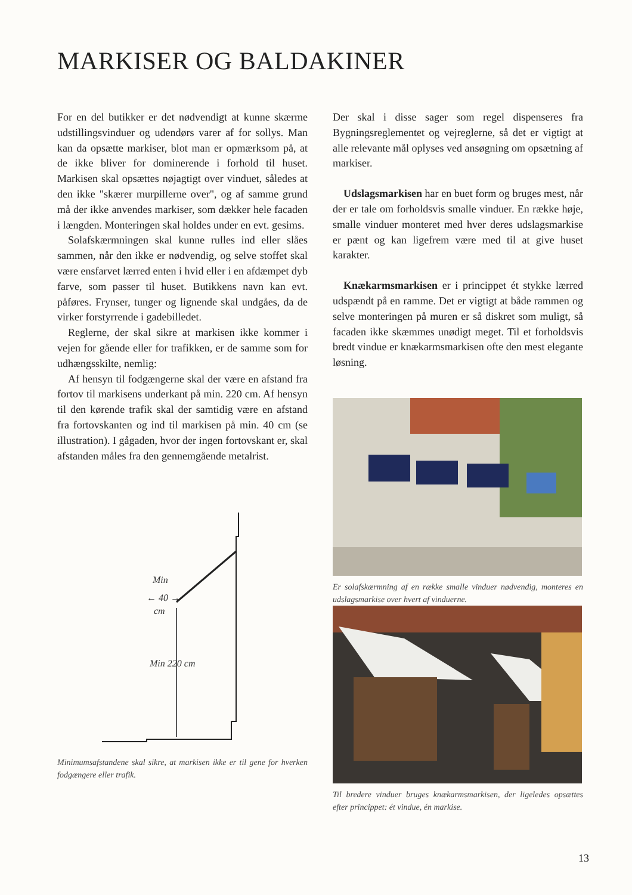MARKISER OG BALDAKINER
For en del butikker er det nødvendigt at kunne skærme udstillingsvinduer og udendørs varer af for sollys. Man kan da opsætte markiser, blot man er opmærksom på, at de ikke bliver for dominerende i forhold til huset. Markisen skal opsættes nøjagtigt over vinduet, således at den ikke "skærer murpillerne over", og af samme grund må der ikke anvendes markiser, som dækker hele facaden i længden. Monteringen skal holdes under en evt. gesims.
Solafskærmningen skal kunne rulles ind eller slåes sammen, når den ikke er nødvendig, og selve stoffet skal være ensfarvet lærred enten i hvid eller i en afdæmpet dyb farve, som passer til huset. Butikkens navn kan evt. påføres. Frynser, tunger og lignende skal undgåes, da de virker forstyrrende i gadebilledet.
Reglerne, der skal sikre at markisen ikke kommer i vejen for gående eller for trafikken, er de samme som for udhængsskilte, nemlig:
Af hensyn til fodgængerne skal der være en afstand fra fortov til markisens underkant på min. 220 cm. Af hensyn til den kørende trafik skal der samtidig være en afstand fra fortovskanten og ind til markisen på min. 40 cm (se illustration). I gågaden, hvor der ingen fortovskant er, skal afstanden måles fra den gennemgående metalrist.
Min
← 40 →
cm
Min 220 cm
Minimumsafstandene skal sikre, at markisen ikke er til gene for hverken fodgængere eller trafik.
Der skal i disse sager som regel dispenseres fra Bygningsreglementet og vejreglerne, så det er vigtigt at alle relevante mål oplyses ved ansøgning om opsætning af markiser.
Udslagsmarkisen har en buet form og bruges mest, når der er tale om forholdsvis smalle vinduer. En række høje, smalle vinduer monteret med hver deres udslagsmarkise er pænt og kan ligefrem være med til at give huset karakter.
Knækarmsmarkisen er i princippet ét stykke lærred udspændt på en ramme. Det er vigtigt at både rammen og selve monteringen på muren er så diskret som muligt, så facaden ikke skæmmes unødigt meget. Til et forholdsvis bredt vindue er knækarmsmarkisen ofte den mest elegante løsning.
Er solafskærmning af en række smalle vinduer nødvendig, monteres en udslagsmarkise over hvert af vinduerne.
Til bredere vinduer bruges knækarmsmarkisen, der ligeledes opsættes efter princippet: ét vindue, én markise.
13